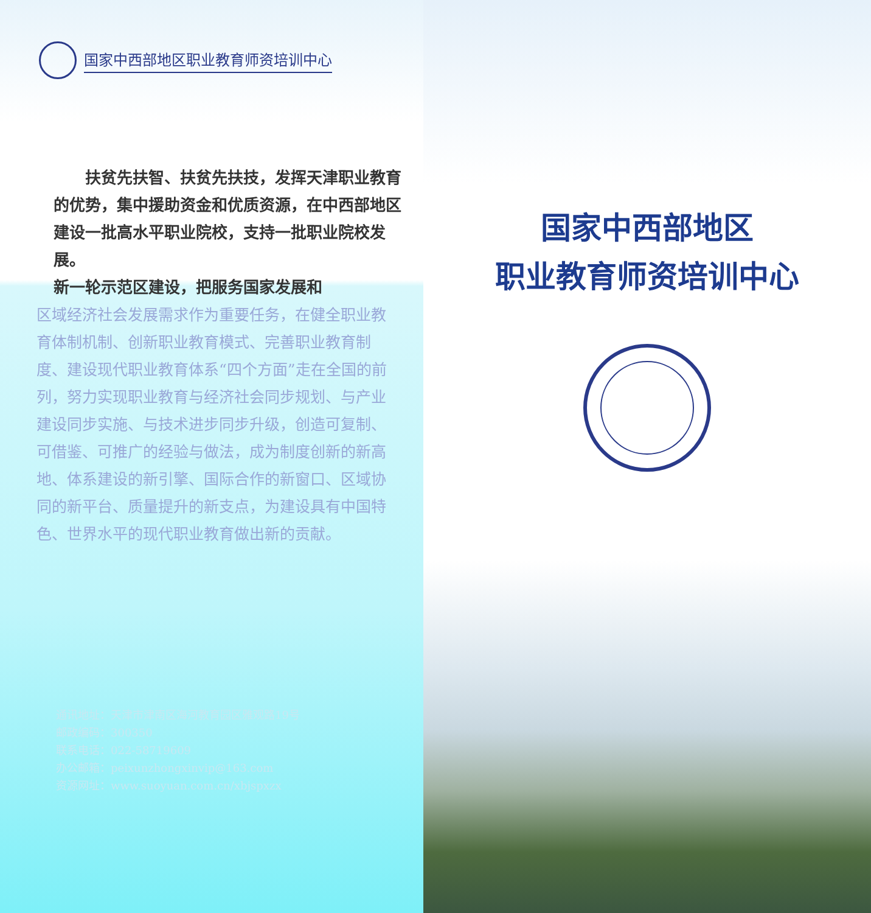国家中西部地区职业教育师资培训中心
扶贫先扶智、扶贫先扶技，发挥天津职业教育的优势，集中援助资金和优质资源，在中西部地区建设一批高水平职业院校，支持一批职业院校发展。
新一轮示范区建设，把服务国家发展和
区域经济社会发展需求作为重要任务，在健全职业教育体制机制、创新职业教育模式、完善职业教育制度、建设现代职业教育体系“四个方面”走在全国的前列，努力实现职业教育与经济社会同步规划、与产业建设同步实施、与技术进步同步升级，创造可复制、可借鉴、可推广的经验与做法，成为制度创新的新高地、体系建设的新引擎、国际合作的新窗口、区域协同的新平台、质量提升的新支点，为建设具有中国特色、世界水平的现代职业教育做出新的贡献。
通讯地址：天津市津南区海河教育园区雅观路19号
邮政编码：300350
联系电话：022-58719609
办公邮箱：peixunzhongxinvip@163.com
资源网址：www.suoyuan.com.cn/xbjspxzx
国家中西部地区
职业教育师资培训中心